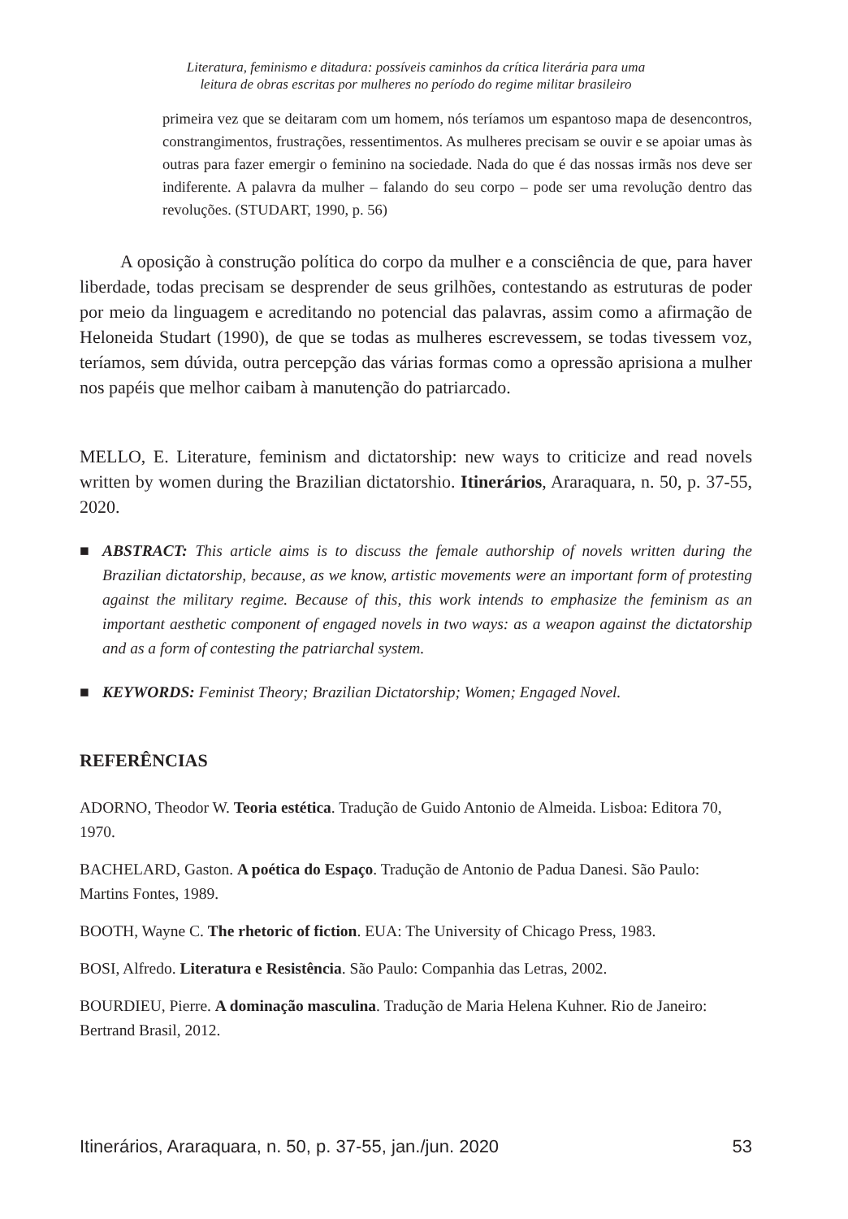Literatura, feminismo e ditadura: possíveis caminhos da crítica literária para uma
leitura de obras escritas por mulheres no período do regime militar brasileiro
primeira vez que se deitaram com um homem, nós teríamos um espantoso mapa de desencontros, constrangimentos, frustrações, ressentimentos. As mulheres precisam se ouvir e se apoiar umas às outras para fazer emergir o feminino na sociedade. Nada do que é das nossas irmãs nos deve ser indiferente. A palavra da mulher – falando do seu corpo – pode ser uma revolução dentro das revoluções. (STUDART, 1990, p. 56)
A oposição à construção política do corpo da mulher e a consciência de que, para haver liberdade, todas precisam se desprender de seus grilhões, contestando as estruturas de poder por meio da linguagem e acreditando no potencial das palavras, assim como a afirmação de Heloneida Studart (1990), de que se todas as mulheres escrevessem, se todas tivessem voz, teríamos, sem dúvida, outra percepção das várias formas como a opressão aprisiona a mulher nos papéis que melhor caibam à manutenção do patriarcado.
MELLO, E. Literature, feminism and dictatorship: new ways to criticize and read novels written by women during the Brazilian dictatorshio. Itinerários, Araraquara, n. 50, p. 37-55, 2020.
■ ABSTRACT: This article aims is to discuss the female authorship of novels written during the Brazilian dictatorship, because, as we know, artistic movements were an important form of protesting against the military regime. Because of this, this work intends to emphasize the feminism as an important aesthetic component of engaged novels in two ways: as a weapon against the dictatorship and as a form of contesting the patriarchal system.
■ KEYWORDS: Feminist Theory; Brazilian Dictatorship; Women; Engaged Novel.
REFERÊNCIAS
ADORNO, Theodor W. Teoria estética. Tradução de Guido Antonio de Almeida. Lisboa: Editora 70, 1970.
BACHELARD, Gaston. A poética do Espaço. Tradução de Antonio de Padua Danesi. São Paulo: Martins Fontes, 1989.
BOOTH, Wayne C. The rhetoric of fiction. EUA: The University of Chicago Press, 1983.
BOSI, Alfredo. Literatura e Resistência. São Paulo: Companhia das Letras, 2002.
BOURDIEU, Pierre. A dominação masculina. Tradução de Maria Helena Kuhner. Rio de Janeiro: Bertrand Brasil, 2012.
Itinerários, Araraquara, n. 50, p. 37-55, jan./jun. 2020 53